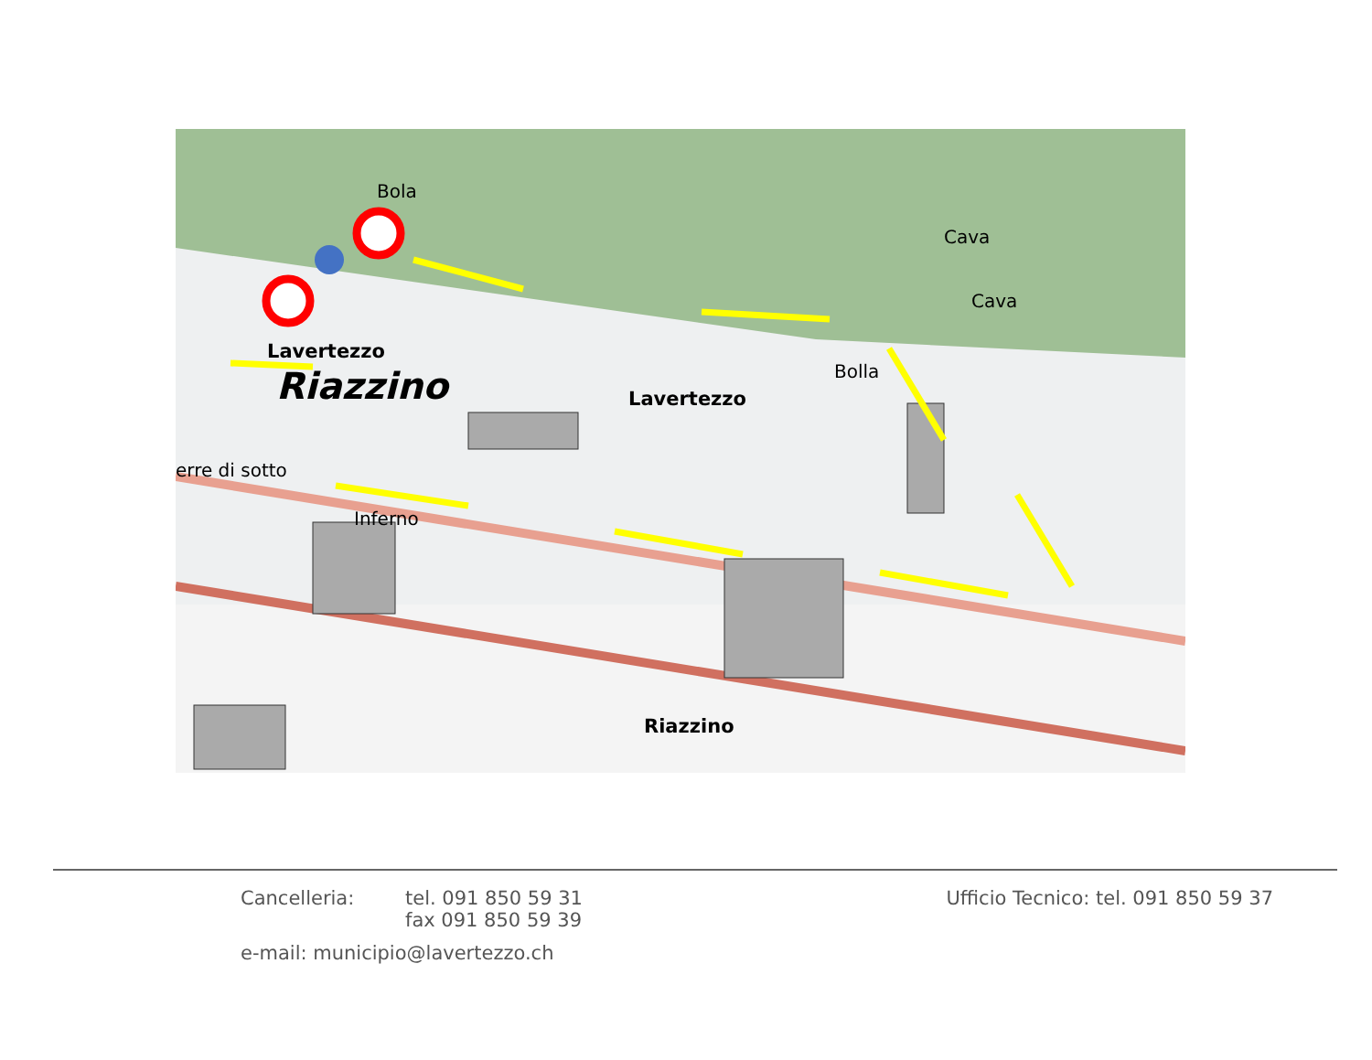Bola
Cava
Bolla
erre di sotto
Inferno
Cava
Lavertezzo
Lavertezzo
Riazzino
Riazzino
Cancelleria:
tel. 091 850 59 31
fax 091 850 59 39
Ufficio Tecnico: tel. 091 850 59 37
e-mail: municipio@lavertezzo.ch